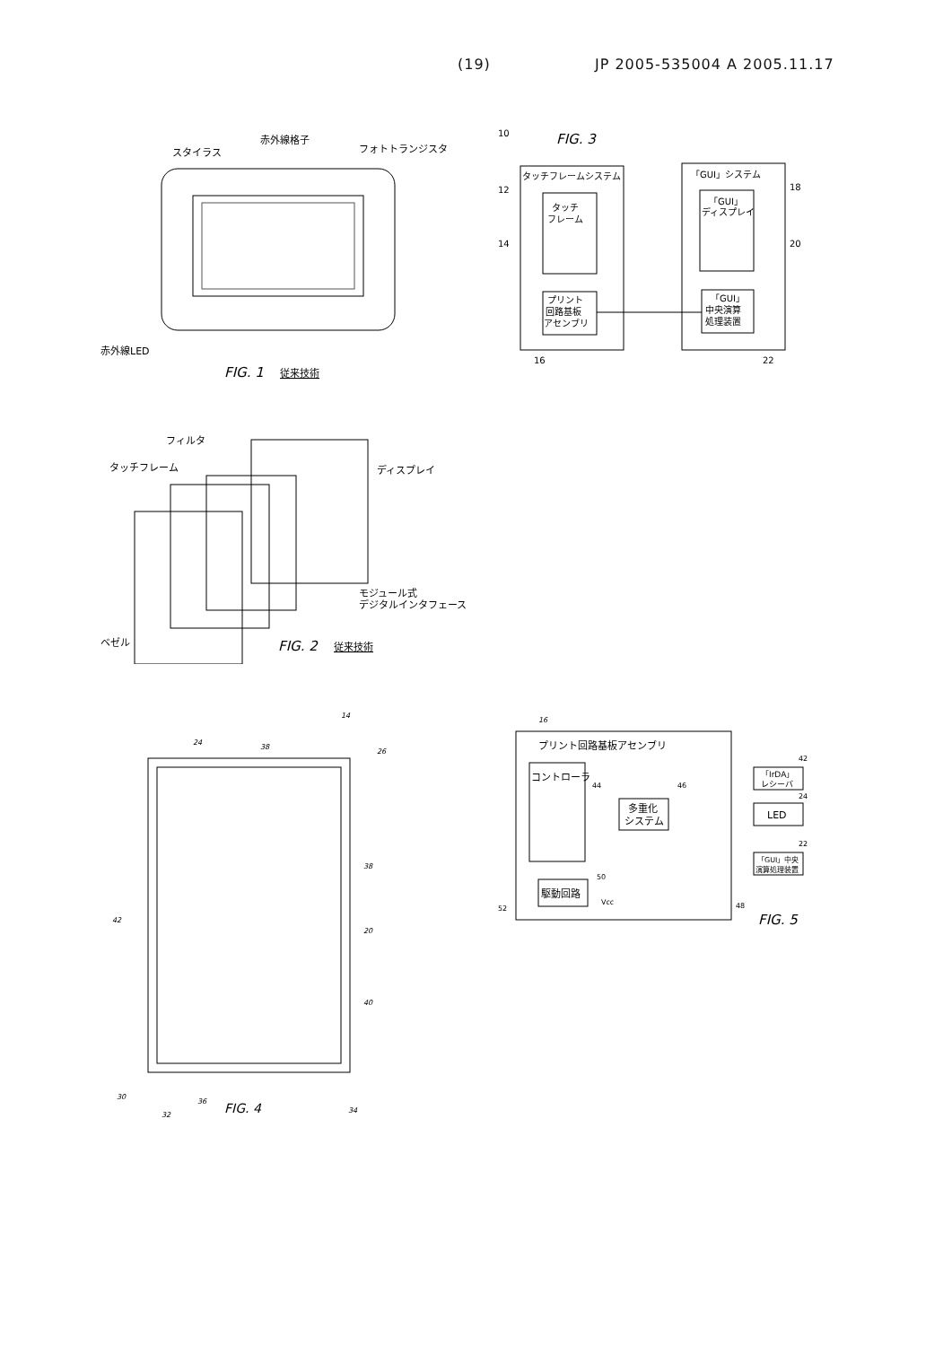(19) JP 2005-535004 A 2005.11.17
赤外線格子
スタイラス
フォトトランジスタ
赤外線LED
FIG. 1
従来技術
FIG. 3
10
タッチフレームシステム
タッチ
フレーム
プリント
回路基板
アセンブリ
「GUI」システム
「GUI」
ディスプレイ
「GUI」
中央演算
処理装置
12
14
16
18
20
22
フィルタ
タッチフレーム
ディスプレイ
モジュール式
デジタルインタフェース
ベゼル
FIG. 2
従来技術
14
24
38
26
38
20
40
42
30
32
36
34
FIG. 4
16
プリント回路基板アセンブリ
コントローラ
多重化
システム
駆動回路
Vcc
「IrDA」
レシーバ
LED
「GUI」中央
演算処理装置
44
46
42
24
22
50
52
48
FIG. 5